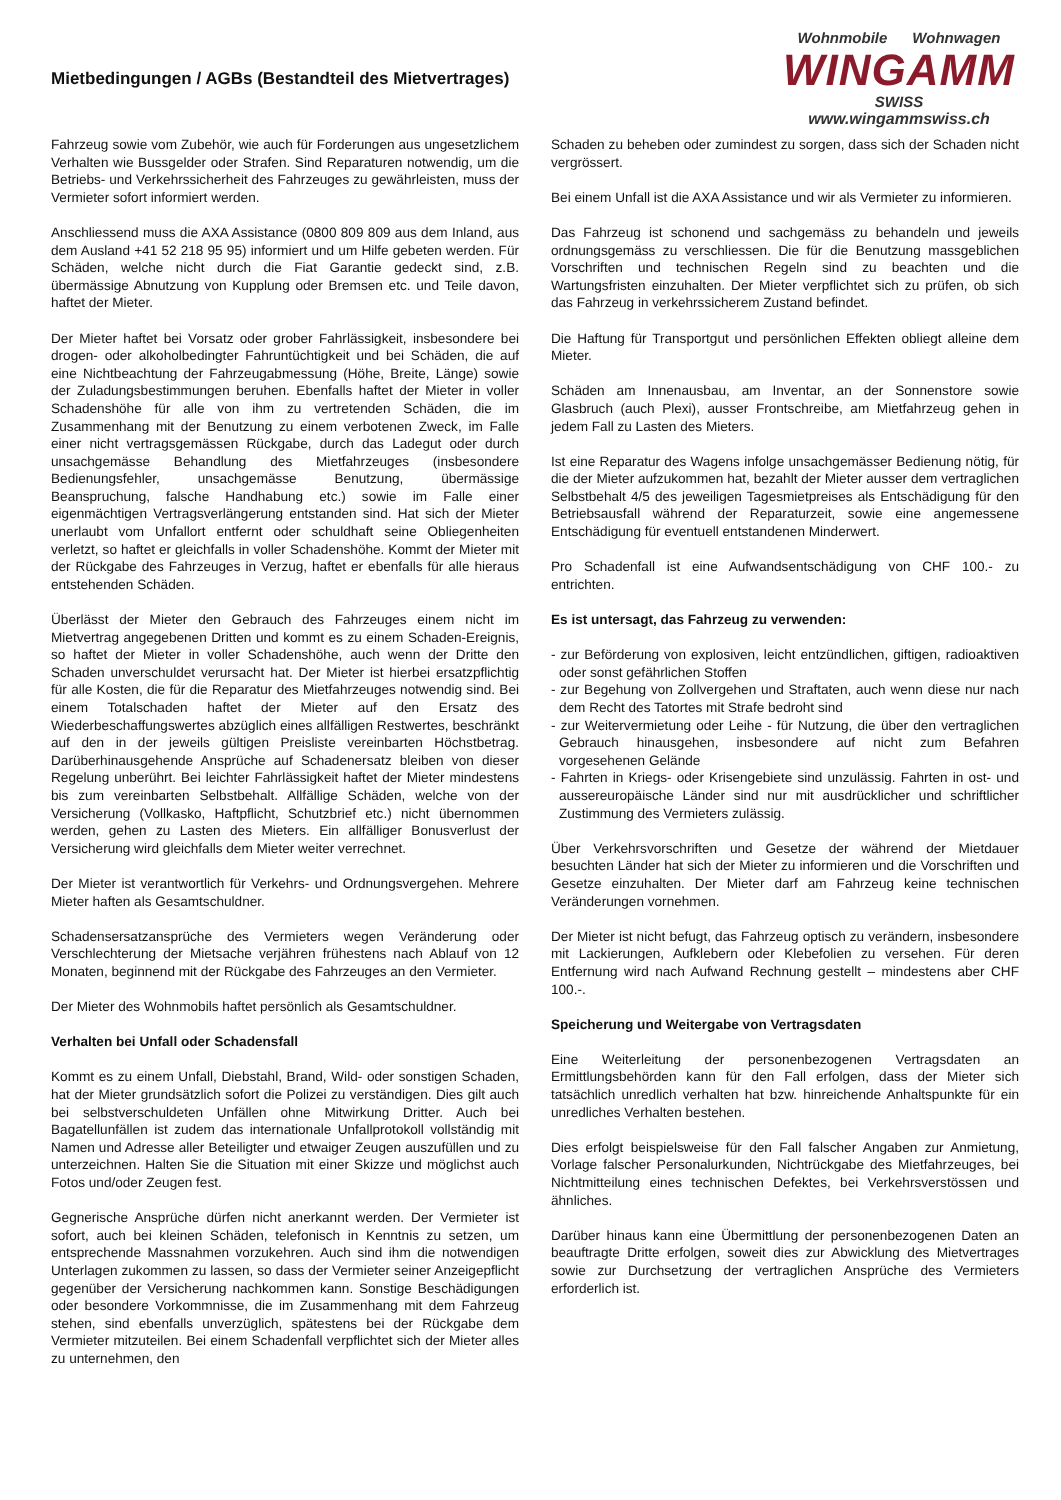Mietbedingungen / AGBs (Bestandteil des Mietvertrages)
Wohnmobile Wohnwagen
WINGAMM
SWISS
www.wingammswiss.ch
Fahrzeug sowie vom Zubehör, wie auch für Forderungen aus ungesetzlichem Verhalten wie Bussgelder oder Strafen. Sind Reparaturen notwendig, um die Betriebs- und Verkehrssicherheit des Fahrzeuges zu gewährleisten, muss der Vermieter sofort informiert werden.
Anschliessend muss die AXA Assistance (0800 809 809 aus dem Inland, aus dem Ausland +41 52 218 95 95) informiert und um Hilfe gebeten werden. Für Schäden, welche nicht durch die Fiat Garantie gedeckt sind, z.B. übermässige Abnutzung von Kupplung oder Bremsen etc. und Teile davon, haftet der Mieter.
Der Mieter haftet bei Vorsatz oder grober Fahrlässigkeit, insbesondere bei drogen- oder alkoholbedingter Fahruntüchtigkeit und bei Schäden, die auf eine Nichtbeachtung der Fahrzeugabmessung (Höhe, Breite, Länge) sowie der Zuladungsbestimmungen beruhen. Ebenfalls haftet der Mieter in voller Schadenshöhe für alle von ihm zu vertretenden Schäden, die im Zusammenhang mit der Benutzung zu einem verbotenen Zweck, im Falle einer nicht vertragsgemässen Rückgabe, durch das Ladegut oder durch unsachgemässe Behandlung des Mietfahrzeuges (insbesondere Bedienungsfehler, unsachgemässe Benutzung, übermässige Beanspruchung, falsche Handhabung etc.) sowie im Falle einer eigenmächtigen Vertragsverlängerung entstanden sind. Hat sich der Mieter unerlaubt vom Unfallort entfernt oder schuldhaft seine Obliegenheiten verletzt, so haftet er gleichfalls in voller Schadenshöhe. Kommt der Mieter mit der Rückgabe des Fahrzeuges in Verzug, haftet er ebenfalls für alle hieraus entstehenden Schäden.
Überlässt der Mieter den Gebrauch des Fahrzeuges einem nicht im Mietvertrag angegebenen Dritten und kommt es zu einem Schaden-Ereignis, so haftet der Mieter in voller Schadenshöhe, auch wenn der Dritte den Schaden unverschuldet verursacht hat. Der Mieter ist hierbei ersatzpflichtig für alle Kosten, die für die Reparatur des Mietfahrzeuges notwendig sind. Bei einem Totalschaden haftet der Mieter auf den Ersatz des Wiederbeschaffungswertes abzüglich eines allfälligen Restwertes, beschränkt auf den in der jeweils gültigen Preisliste vereinbarten Höchstbetrag. Darüberhinausgehende Ansprüche auf Schadenersatz bleiben von dieser Regelung unberührt. Bei leichter Fahrlässigkeit haftet der Mieter mindestens bis zum vereinbarten Selbstbehalt. Allfällige Schäden, welche von der Versicherung (Vollkasko, Haftpflicht, Schutzbrief etc.) nicht übernommen werden, gehen zu Lasten des Mieters. Ein allfälliger Bonusverlust der Versicherung wird gleichfalls dem Mieter weiter verrechnet.
Der Mieter ist verantwortlich für Verkehrs- und Ordnungsvergehen. Mehrere Mieter haften als Gesamtschuldner.
Schadensersatzansprüche des Vermieters wegen Veränderung oder Verschlechterung der Mietsache verjähren frühestens nach Ablauf von 12 Monaten, beginnend mit der Rückgabe des Fahrzeuges an den Vermieter.
Der Mieter des Wohnmobils haftet persönlich als Gesamtschuldner.
Verhalten bei Unfall oder Schadensfall
Kommt es zu einem Unfall, Diebstahl, Brand, Wild- oder sonstigen Schaden, hat der Mieter grundsätzlich sofort die Polizei zu verständigen. Dies gilt auch bei selbstverschuldeten Unfällen ohne Mitwirkung Dritter. Auch bei Bagatellunfällen ist zudem das internationale Unfallprotokoll vollständig mit Namen und Adresse aller Beteiligter und etwaiger Zeugen auszufüllen und zu unterzeichnen. Halten Sie die Situation mit einer Skizze und möglichst auch Fotos und/oder Zeugen fest.
Gegnerische Ansprüche dürfen nicht anerkannt werden. Der Vermieter ist sofort, auch bei kleinen Schäden, telefonisch in Kenntnis zu setzen, um entsprechende Massnahmen vorzukehren. Auch sind ihm die notwendigen Unterlagen zukommen zu lassen, so dass der Vermieter seiner Anzeigepflicht gegenüber der Versicherung nachkommen kann. Sonstige Beschädigungen oder besondere Vorkommnisse, die im Zusammenhang mit dem Fahrzeug stehen, sind ebenfalls unverzüglich, spätestens bei der Rückgabe dem Vermieter mitzuteilen. Bei einem Schadenfall verpflichtet sich der Mieter alles zu unternehmen, den
Schaden zu beheben oder zumindest zu sorgen, dass sich der Schaden nicht vergrössert.
Bei einem Unfall ist die AXA Assistance und wir als Vermieter zu informieren.
Das Fahrzeug ist schonend und sachgemäss zu behandeln und jeweils ordnungsgemäss zu verschliessen. Die für die Benutzung massgeblichen Vorschriften und technischen Regeln sind zu beachten und die Wartungsfristen einzuhalten. Der Mieter verpflichtet sich zu prüfen, ob sich das Fahrzeug in verkehrssicherem Zustand befindet.
Die Haftung für Transportgut und persönlichen Effekten obliegt alleine dem Mieter.
Schäden am Innenausbau, am Inventar, an der Sonnenstore sowie Glasbruch (auch Plexi), ausser Frontschreibe, am Mietfahrzeug gehen in jedem Fall zu Lasten des Mieters.
Ist eine Reparatur des Wagens infolge unsachgemässer Bedienung nötig, für die der Mieter aufzukommen hat, bezahlt der Mieter ausser dem vertraglichen Selbstbehalt 4/5 des jeweiligen Tagesmietpreises als Entschädigung für den Betriebsausfall während der Reparaturzeit, sowie eine angemessene Entschädigung für eventuell entstandenen Minderwert.
Pro Schadenfall ist eine Aufwandsentschädigung von CHF 100.- zu entrichten.
Es ist untersagt, das Fahrzeug zu verwenden:
- zur Beförderung von explosiven, leicht entzündlichen, giftigen, radioaktiven oder sonst gefährlichen Stoffen
- zur Begehung von Zollvergehen und Straftaten, auch wenn diese nur nach dem Recht des Tatortes mit Strafe bedroht sind
- zur Weitervermietung oder Leihe - für Nutzung, die über den vertraglichen Gebrauch hinausgehen, insbesondere auf nicht zum Befahren vorgesehenen Gelände
- Fahrten in Kriegs- oder Krisengebiete sind unzulässig. Fahrten in ost- und aussereuropäische Länder sind nur mit ausdrücklicher und schriftlicher Zustimmung des Vermieters zulässig.
Über Verkehrsvorschriften und Gesetze der während der Mietdauer besuchten Länder hat sich der Mieter zu informieren und die Vorschriften und Gesetze einzuhalten. Der Mieter darf am Fahrzeug keine technischen Veränderungen vornehmen.
Der Mieter ist nicht befugt, das Fahrzeug optisch zu verändern, insbesondere mit Lackierungen, Aufklebern oder Klebefolien zu versehen. Für deren Entfernung wird nach Aufwand Rechnung gestellt – mindestens aber CHF 100.-.
Speicherung und Weitergabe von Vertragsdaten
Eine Weiterleitung der personenbezogenen Vertragsdaten an Ermittlungsbehörden kann für den Fall erfolgen, dass der Mieter sich tatsächlich unredlich verhalten hat bzw. hinreichende Anhaltspunkte für ein unredliches Verhalten bestehen.
Dies erfolgt beispielsweise für den Fall falscher Angaben zur Anmietung, Vorlage falscher Personalurkunden, Nichtrückgabe des Mietfahrzeuges, bei Nichtmitteilung eines technischen Defektes, bei Verkehrsverstössen und ähnliches.
Darüber hinaus kann eine Übermittlung der personenbezogenen Daten an beauftragte Dritte erfolgen, soweit dies zur Abwicklung des Mietvertrages sowie zur Durchsetzung der vertraglichen Ansprüche des Vermieters erforderlich ist.